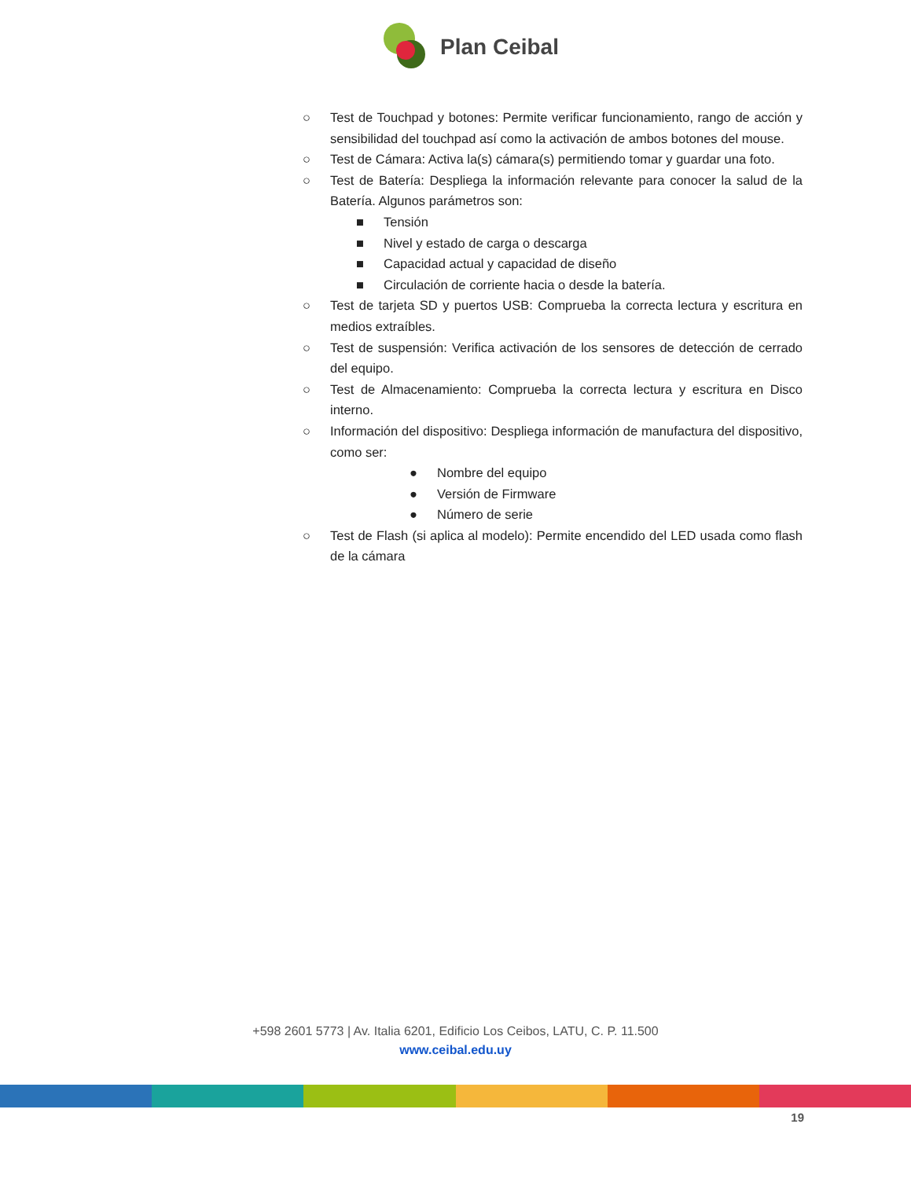Plan Ceibal
○ Test de Touchpad y botones: Permite verificar funcionamiento, rango de acción y sensibilidad del touchpad así como la activación de ambos botones del mouse.
○ Test de Cámara: Activa la(s) cámara(s) permitiendo tomar y guardar una foto.
○ Test de Batería: Despliega la información relevante para conocer la salud de la Batería. Algunos parámetros son:
■ Tensión
■ Nivel y estado de carga o descarga
■ Capacidad actual y capacidad de diseño
■ Circulación de corriente hacia o desde la batería.
○ Test de tarjeta SD y puertos USB: Comprueba la correcta lectura y escritura en medios extraíbles.
○ Test de suspensión: Verifica activación de los sensores de detección de cerrado del equipo.
○ Test de Almacenamiento: Comprueba la correcta lectura y escritura en Disco interno.
○ Información del dispositivo: Despliega información de manufactura del dispositivo, como ser:
● Nombre del equipo
● Versión de Firmware
● Número de serie
○ Test de Flash (si aplica al modelo): Permite encendido del LED usada como flash de la cámara
+598 2601 5773 | Av. Italia 6201, Edificio Los Ceibos, LATU, C. P. 11.500
www.ceibal.edu.uy
19